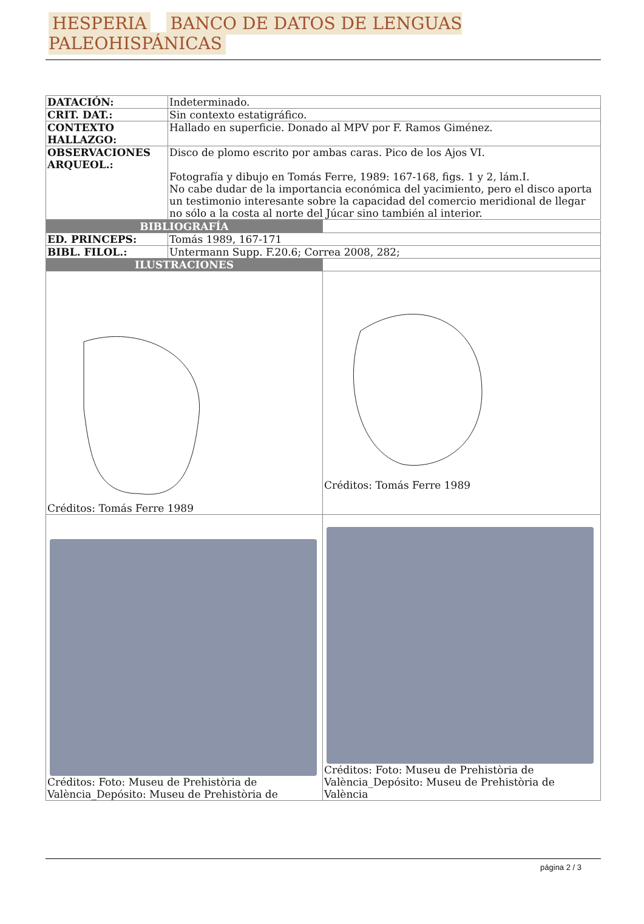HESPERIA BANCO DE DATOS DE LENGUAS PALEOHISPÁNICAS
| DATACIÓN: | Indeterminado. |
| CRIT. DAT.: | Sin contexto estatigráfico. |
| CONTEXTO HALLAZGO: | Hallado en superficie. Donado al MPV por F. Ramos Giménez. |
| OBSERVACIONES ARQUEOL.: | Disco de plomo escrito por ambas caras. Pico de los Ajos VI. Fotografía y dibujo en Tomás Ferre, 1989: 167-168, figs. 1 y 2, lám.I. No cabe dudar de la importancia económica del yacimiento, pero el disco aporta un testimonio interesante sobre la capacidad del comercio meridional de llegar no sólo a la costa al norte del Júcar sino también al interior. |
| BIBLIOGRAFÍA | | |
| ED. PRINCEPS: | Tomás 1989, 167-171 | |
| BIBL. FILOL.: | Untermann Supp. F.20.6; Correa 2008, 282; | |
| ILUSTRACIONES | | |
| Créditos: Tomás Ferre 1989 | | Créditos: Tomás Ferre 1989 |
| Créditos: Foto: Museu de Prehistòria de València_Depósito: Museu de Prehistòria de | | Créditos: Foto: Museu de Prehistòria de València_Depósito: Museu de Prehistòria de València |
página 2 / 3